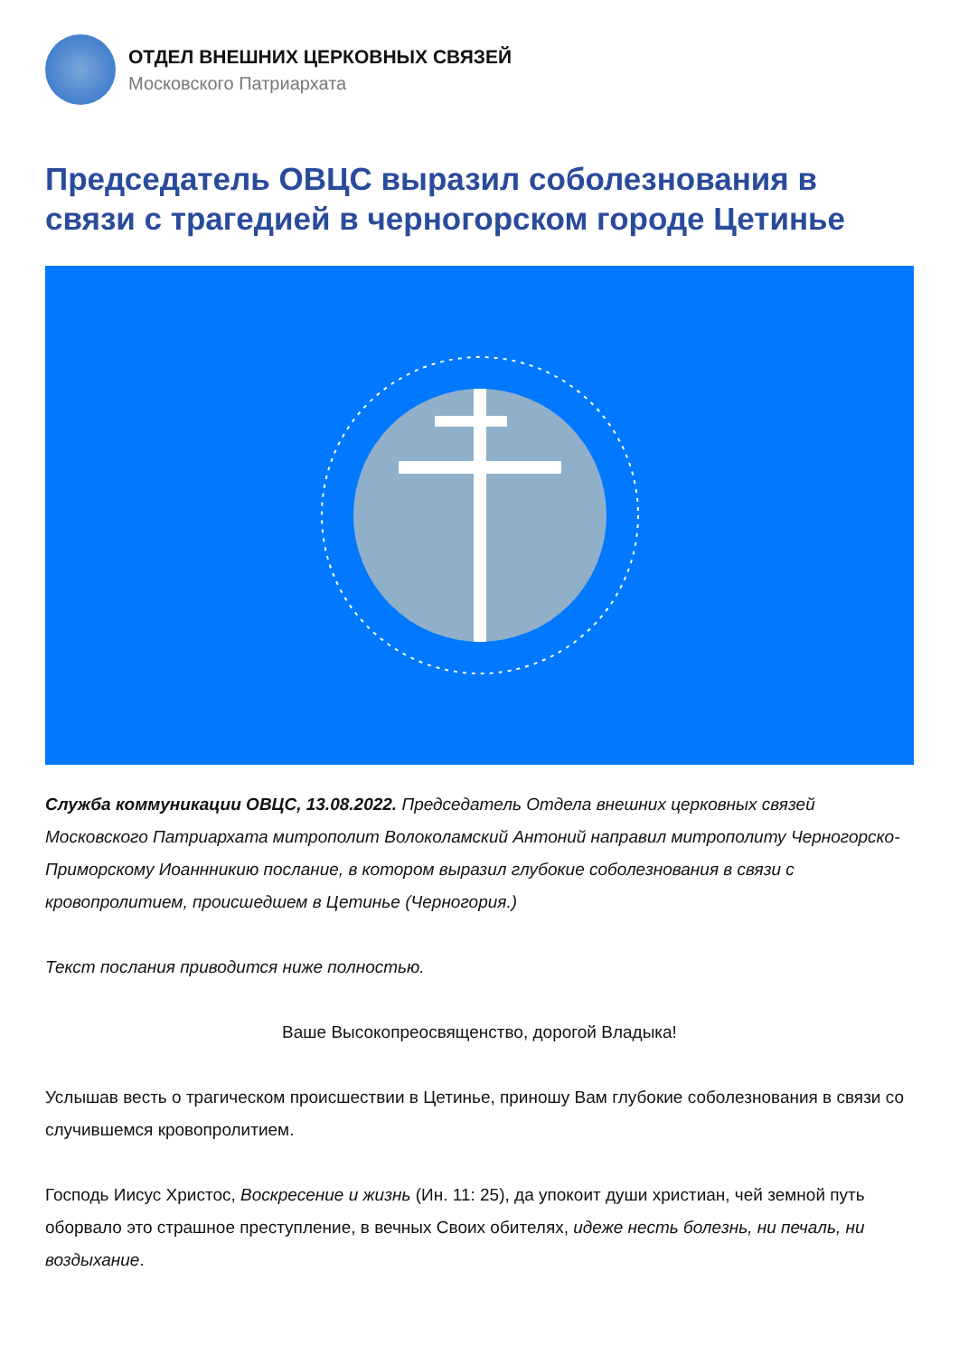ОТДЕЛ ВНЕШНИХ ЦЕРКОВНЫХ СВЯЗЕЙ
Московского Патриархата
Председатель ОВЦС выразил соболезнования в связи с трагедией в черногорском городе Цетинье
Служба коммуникации ОВЦС, 13.08.2022. Председатель Отдела внешних церковных связей Московского Патриархата митрополит Волоколамский Антоний направил митрополиту Черногорско-Приморскому Иоаннникию послание, в котором выразил глубокие соболезнования в связи с кровопролитием, происшедшем в Цетинье (Черногория.)
Текст послания приводится ниже полностью.
Ваше Высокопреосвященство, дорогой Владыка!
Услышав весть о трагическом происшествии в Цетинье, приношу Вам глубокие соболезнования в связи со случившемся кровопролитием.
Господь Иисус Христос, Воскресение и жизнь (Ин. 11: 25), да упокоит души христиан, чей земной путь оборвало это страшное преступление, в вечных Своих обителях, идеже несть болезнь, ни печаль, ни воздыхание.